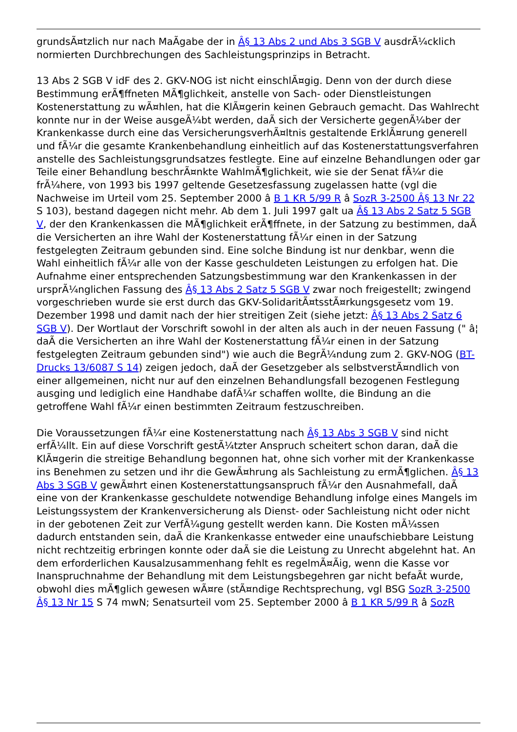grundsÃ¤tzlich nur nach MaÃgabe der in Â§ 13 Abs 2 und Abs 3 SGB V ausdrÃ¼cklich normierten Durchbrechungen des Sachleistungsprinzips in Betracht.
13 Abs 2 SGB V idF des 2. GKV-NOG ist nicht einschlÃ¤gig. Denn von der durch diese Bestimmung erÃ¶ffneten MÃ¶glichkeit, anstelle von Sach- oder Dienstleistungen Kostenerstattung zu wÃ¤hlen, hat die KlÃ¤gerin keinen Gebrauch gemacht. Das Wahlrecht konnte nur in der Weise ausgeÃ¼bt werden, daÃ sich der Versicherte gegenÃ¼ber der Krankenkasse durch eine das VersicherungsverhÃ¤ltnis gestaltende ErklÃ¤rung generell und fÃ¼r die gesamte Krankenbehandlung einheitlich auf das Kostenerstattungsverfahren anstelle des Sachleistungsgrundsatzes festlegte. Eine auf einzelne Behandlungen oder gar Teile einer Behandlung beschrÃ¤nkte WahlmÃ¶glichkeit, wie sie der Senat fÃ¼r die frÃ¼here, von 1993 bis 1997 geltende Gesetzesfassung zugelassen hatte (vgl die Nachweise im Urteil vom 25. September 2000 â B 1 KR 5/99 R â SozR 3-2500 Â§ 13 Nr 22 S 103), bestand dagegen nicht mehr. Ab dem 1. Juli 1997 galt ua Â§ 13 Abs 2 Satz 5 SGB V, der den Krankenkassen die MÃ¶glichkeit erÃ¶ffnete, in der Satzung zu bestimmen, daÃ die Versicherten an ihre Wahl der Kostenerstattung fÃ¼r einen in der Satzung festgelegten Zeitraum gebunden sind. Eine solche Bindung ist nur denkbar, wenn die Wahl einheitlich fÃ¼r alle von der Kasse geschuldeten Leistungen zu erfolgen hat. Die Aufnahme einer entsprechenden Satzungsbestimmung war den Krankenkassen in der ursprÃ¼nglichen Fassung des Â§ 13 Abs 2 Satz 5 SGB V zwar noch freigestellt; zwingend vorgeschrieben wurde sie erst durch das GKV-SolidaritÃ¤tsstÃ¤rkungsgesetz vom 19. Dezember 1998 und damit nach der hier streitigen Zeit (siehe jetzt: Â§ 13 Abs 2 Satz 6 SGB V). Der Wortlaut der Vorschrift sowohl in der alten als auch in der neuen Fassung (" â¦ daÃ die Versicherten an ihre Wahl der Kostenerstattung fÃ¼r einen in der Satzung festgelegten Zeitraum gebunden sind") wie auch die BegrÃ¼ndung zum 2. GKV-NOG (BT-Drucks 13/6087 S 14) zeigen jedoch, daÃ der Gesetzgeber als selbstverstÃ¤ndlich von einer allgemeinen, nicht nur auf den einzelnen Behandlungsfall bezogenen Festlegung ausging und lediglich eine Handhabe dafÃ¼r schaffen wollte, die Bindung an die getroffene Wahl fÃ¼r einen bestimmten Zeitraum festzuschreiben.
Die Voraussetzungen fÃ¼r eine Kostenerstattung nach Â§ 13 Abs 3 SGB V sind nicht erfÃ¼llt. Ein auf diese Vorschrift gestÃ¼tzter Anspruch scheitert schon daran, daÃ die KlÃ¤gerin die streitige Behandlung begonnen hat, ohne sich vorher mit der Krankenkasse ins Benehmen zu setzen und ihr die GewÃ¤hrung als Sachleistung zu ermÃ¶glichen. Â§ 13 Abs 3 SGB V gewÃ¤hrt einen Kostenerstattungsanspruch fÃ¼r den Ausnahmefall, daÃ eine von der Krankenkasse geschuldete notwendige Behandlung infolge eines Mangels im Leistungssystem der Krankenversicherung als Dienst- oder Sachleistung nicht oder nicht in der gebotenen Zeit zur VerfÃ¼gung gestellt werden kann. Die Kosten mÃ¼ssen dadurch entstanden sein, daÃ die Krankenkasse entweder eine unaufschiebbare Leistung nicht rechtzeitig erbringen konnte oder daÃ sie die Leistung zu Unrecht abgelehnt hat. An dem erforderlichen Kausalzusammenhang fehlt es regelmÃ¤Ãig, wenn die Kasse vor Inanspruchnahme der Behandlung mit dem Leistungsbegehren gar nicht befaÃt wurde, obwohl dies mÃ¶glich gewesen wÃ¤re (stÃ¤ndige Rechtsprechung, vgl BSG SozR 3-2500 Â§ 13 Nr 15 S 74 mwN; Senatsurteil vom 25. September 2000 â B 1 KR 5/99 R â SozR